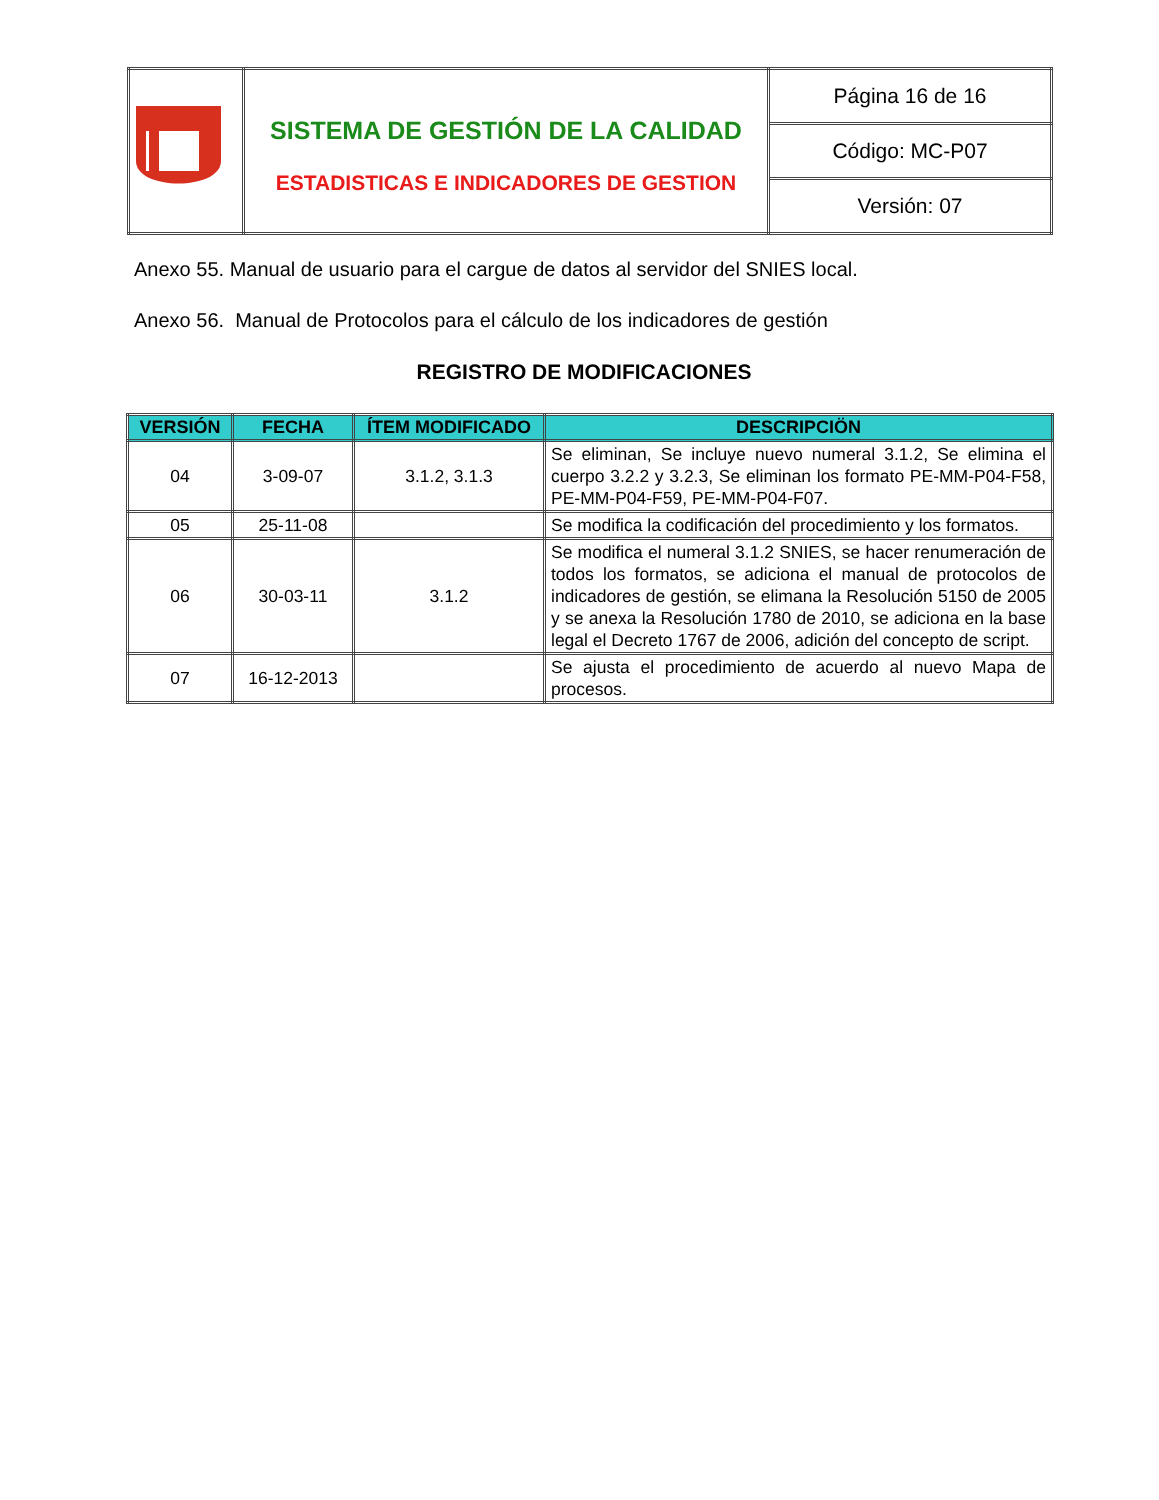| | SISTEMA DE GESTIÓN DE LA CALIDAD ESTADISTICAS E INDICADORES DE GESTION | Página 16 de 16 |
| | | Código: MC-P07 |
| | | Versión: 07 |
Anexo 55. Manual de usuario para el cargue de datos al servidor del SNIES local.
Anexo 56. Manual de Protocolos para el cálculo de los indicadores de gestión
REGISTRO DE MODIFICACIONES
| VERSIÓN | FECHA | ÍTEM MODIFICADO | DESCRIPCIÖN |
| --- | --- | --- | --- |
| 04 | 3-09-07 | 3.1.2, 3.1.3 | Se eliminan, Se incluye nuevo numeral 3.1.2, Se elimina el cuerpo 3.2.2 y 3.2.3, Se eliminan los formato PE-MM-P04-F58, PE-MM-P04-F59, PE-MM-P04-F07. |
| 05 | 25-11-08 | | Se modifica la codificación del procedimiento y los formatos. |
| 06 | 30-03-11 | 3.1.2 | Se modifica el numeral 3.1.2 SNIES, se hacer renumeración de todos los formatos, se adiciona el manual de protocolos de indicadores de gestión, se elimana la Resolución 5150 de 2005 y se anexa la Resolución 1780 de 2010, se adiciona en la base legal el Decreto 1767 de 2006, adición del concepto de script. |
| 07 | 16-12-2013 | | Se ajusta el procedimiento de acuerdo al nuevo Mapa de procesos. |